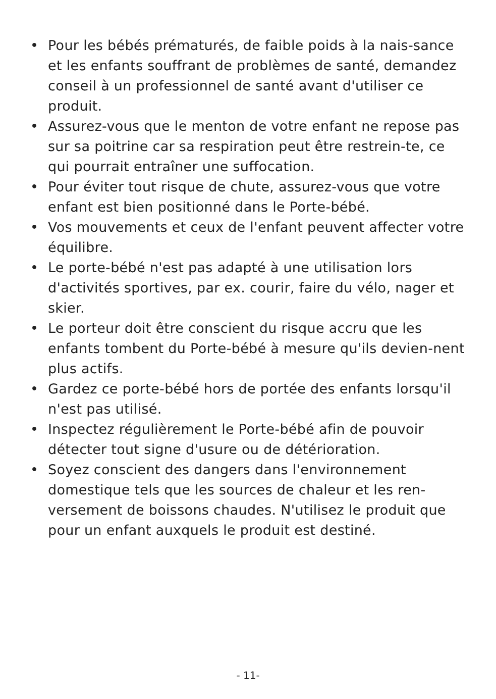• Pour les bébés prématurés, de faible poids à la nais-sance et les enfants souffrant de problèmes de santé, demandez conseil à un professionnel de santé avant d'utiliser ce produit.
• Assurez-vous que le menton de votre enfant ne repose pas sur sa poitrine car sa respiration peut être restrein-te, ce qui pourrait entraîner une suffocation.
• Pour éviter tout risque de chute, assurez-vous que votre enfant est bien positionné dans le Porte-bébé.
• Vos mouvements et ceux de l'enfant peuvent affecter votre équilibre.
• Le porte-bébé n'est pas adapté à une utilisation lors d'activités sportives, par ex. courir, faire du vélo, nager et skier.
• Le porteur doit être conscient du risque accru que les enfants tombent du Porte-bébé à mesure qu'ils devien-nent plus actifs.
• Gardez ce porte-bébé hors de portée des enfants lorsqu'il n'est pas utilisé.
• Inspectez régulièrement le Porte-bébé afin de pouvoir détecter tout signe d'usure ou de détérioration.
• Soyez conscient des dangers dans l'environnement domestique tels que les sources de chaleur et les ren-versement de boissons chaudes. N'utilisez le produit que pour un enfant auxquels le produit est destiné.
- 11-